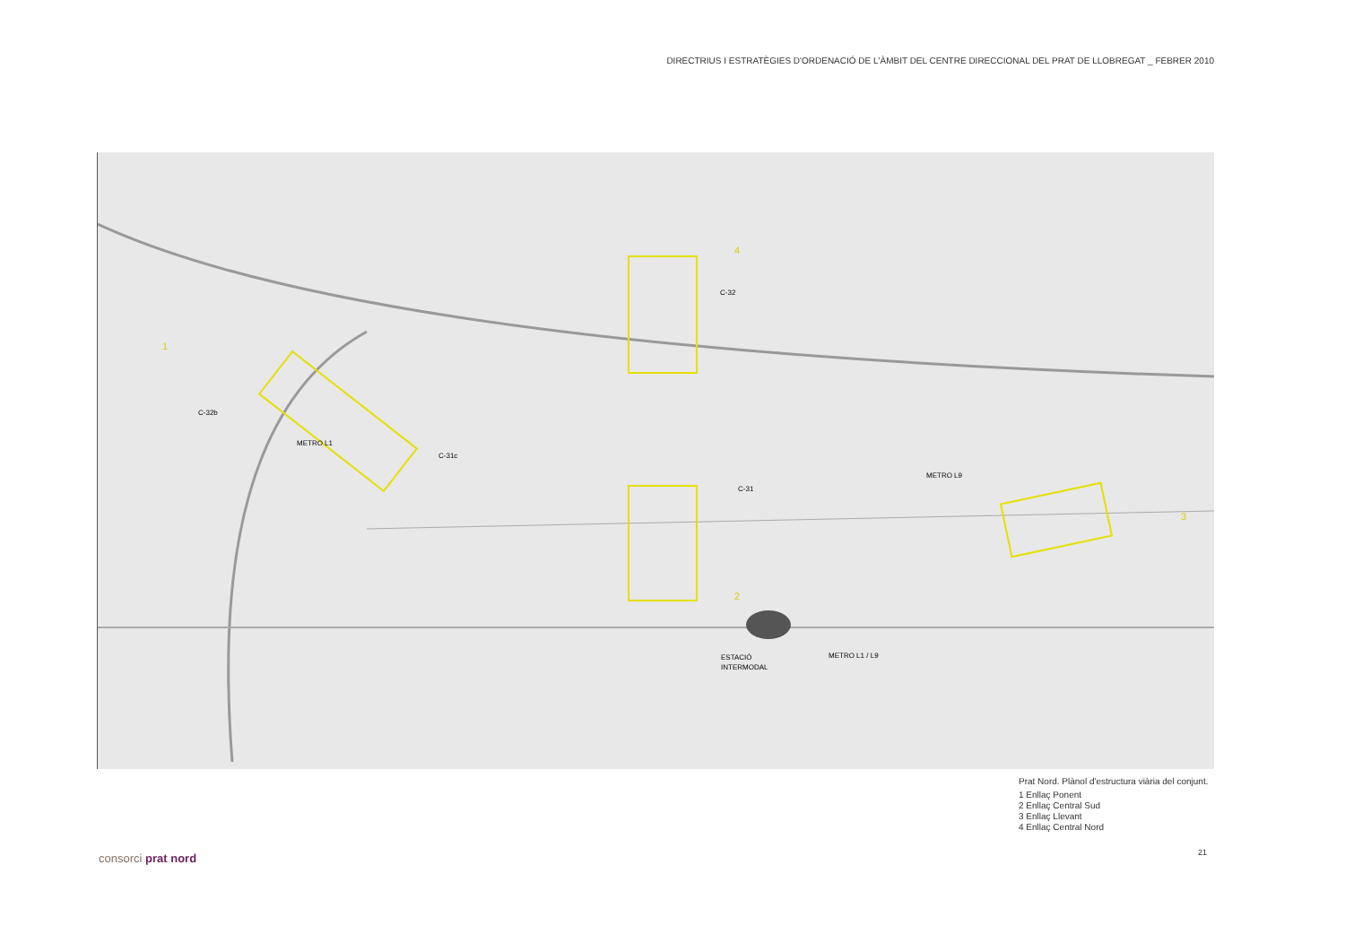DIRECTRIUS I ESTRATÈGIES D'ORDENACIÓ DE L'ÀMBIT DEL CENTRE DIRECCIONAL DEL PRAT DE LLOBREGAT _ FEBRER 2010
4
1
2
3
C-32
C-32b
METRO L1
C-31c
C-31
METRO L9
ESTACIÓ
INTERMODAL
METRO L1 / L9
Prat Nord. Plànol d'estructura viària del conjunt.
1 Enllaç Ponent
2 Enllaç Central Sud
3 Enllaç Llevant
4 Enllaç Central Nord
21
consorci prat nord